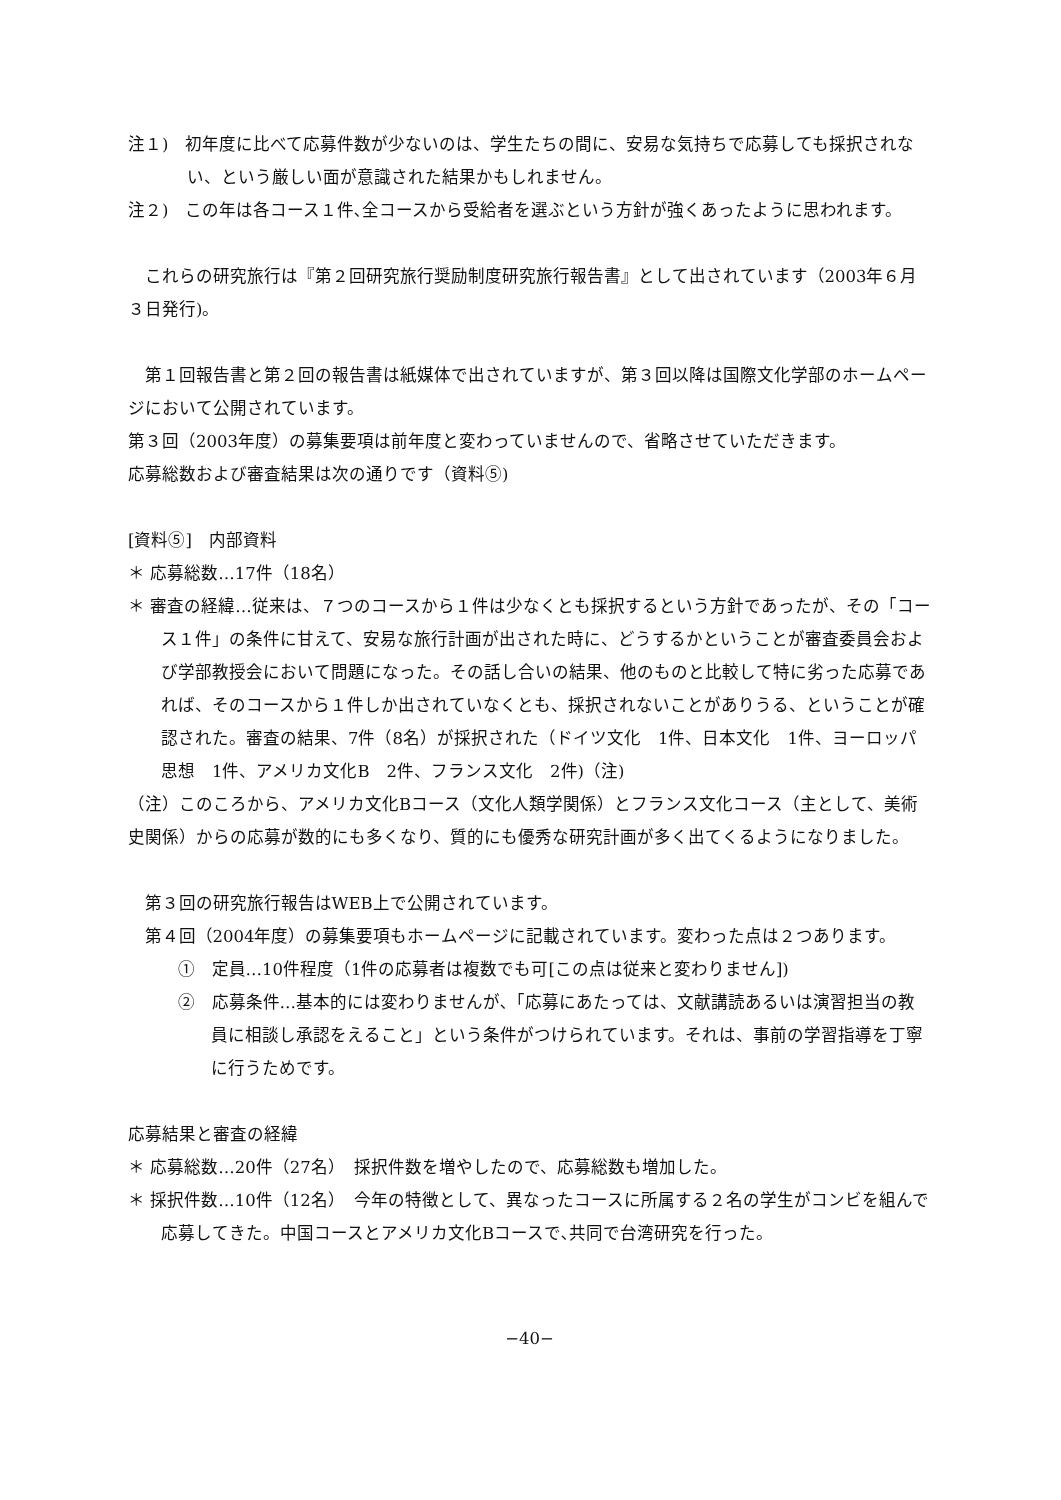注１)　初年度に比べて応募件数が少ないのは、学生たちの間に、安易な気持ちで応募しても採択されない、という厳しい面が意識された結果かもしれません。
注２)　この年は各コース１件､全コースから受給者を選ぶという方針が強くあったように思われます。
これらの研究旅行は『第２回研究旅行奨励制度研究旅行報告書』として出されています（2003年６月３日発行)。
第１回報告書と第２回の報告書は紙媒体で出されていますが、第３回以降は国際文化学部のホームページにおいて公開されています。
第３回（2003年度）の募集要項は前年度と変わっていませんので、省略させていただきます。
応募総数および審査結果は次の通りです（資料⑤)
[資料⑤]　内部資料
＊ 応募総数…17件（18名）
＊ 審査の経緯…従来は、７つのコースから１件は少なくとも採択するという方針であったが、その「コース１件」の条件に甘えて、安易な旅行計画が出された時に、どうするかということが審査委員会および学部教授会において問題になった。その話し合いの結果、他のものと比較して特に劣った応募であれば、そのコースから１件しか出されていなくとも、採択されないことがありうる、ということが確認された。審査の結果、7件（8名）が採択された（ドイツ文化　1件、日本文化　1件、ヨーロッパ思想　1件、アメリカ文化B　2件、フランス文化　2件)（注)
（注）このころから、アメリカ文化Bコース（文化人類学関係）とフランス文化コース（主として、美術史関係）からの応募が数的にも多くなり、質的にも優秀な研究計画が多く出てくるようになりました。
第３回の研究旅行報告はWEB上で公開されています。
第４回（2004年度）の募集要項もホームページに記載されています。変わった点は２つあります。
①　定員…10件程度（1件の応募者は複数でも可[この点は従来と変わりません])
②　応募条件…基本的には変わりませんが､「応募にあたっては、文献講読あるいは演習担当の教員に相談し承認をえること」という条件がつけられています。それは、事前の学習指導を丁寧に行うためです。
応募結果と審査の経緯
＊ 応募総数…20件（27名）　採択件数を増やしたので、応募総数も増加した。
＊ 採択件数…10件（12名）　今年の特徴として、異なったコースに所属する２名の学生がコンビを組んで応募してきた。中国コースとアメリカ文化Bコースで､共同で台湾研究を行った。
−40−